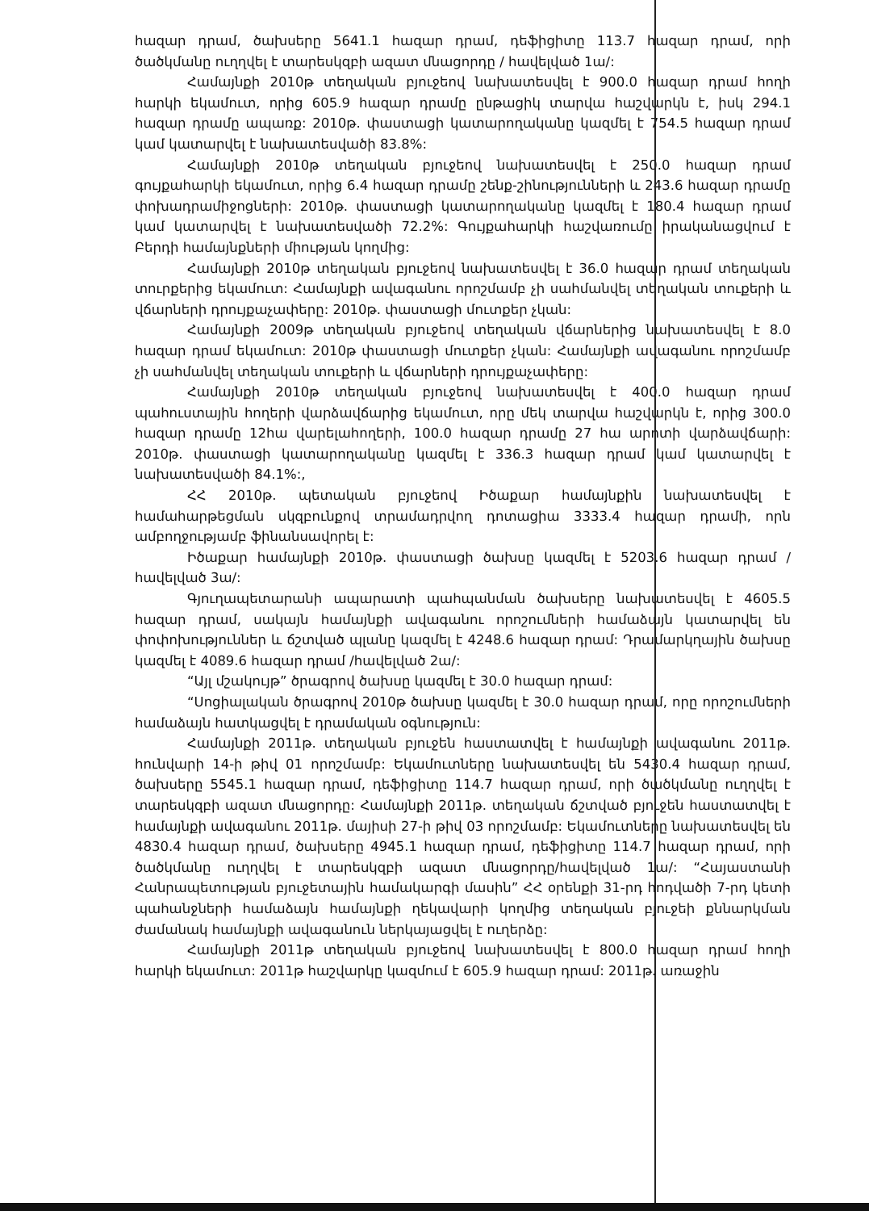հազար դրամ, ծախսերը 5641.1 հազար դրամ, դեֆիցիտը 113.7 հազար դրամ, որի ծածկմանը ուղղվել է տարեսկզբի ազատ մնացորդը / հավելված 1ա/:
Համայնքի 2010թ տեղական բյուջեով նախատեսվել է 900.0 հազար դրամ հողի հարկի եկամուտ, որից 605.9 հազար դրամը ընթացիկ տարվա հաշվարկն է, իսկ 294.1 հազար դրամը ապառք: 2010թ. փաստացի կատարողականը կազմել է 754.5 հազար դրամ կամ կատարվել է նախատեսվածի 83.8%:
Համայնքի 2010թ տեղական բյուջեով նախատեսվել է 250.0 հազար դրամ գույքահարկի եկամուտ, որից 6.4 հազար դրամը շենք-շինությունների և 243.6 հազար դրամը փոխադրամիջոցների: 2010թ. փաստացի կատարողականը կազմել է 180.4 հազար դրամ կամ կատարվել է նախատեսվածի 72.2%: Գույքահարկի հաշվառումը իրականացվում է Բերդի համայնքների միության կողմից:
Համայնքի 2010թ տեղական բյուջեով նախատեսվել է 36.0 հազար դրամ տեղական տուրքերից եկամուտ: Համայնքի ավագանու որոշմամբ չի սահմանվել տեղական տուքերի և վճարների դրույքաչափերը: 2010թ. փաստացի մուտքեր չկան:
Համայնքի 2009թ տեղական բյուջեով տեղական վճարներից նախատեսվել է 8.0 հազար դրամ եկամուտ: 2010թ փաստացի մուտքեր չկան: Համայնքի ավագանու որոշմամբ չի սահմանվել տեղական տուքերի և վճարների դրույքաչափերը:
Համայնքի 2010թ տեղական բյուջեով նախատեսվել է 400.0 հազար դրամ պահուստային հողերի վարձավճարից եկամուտ, որը մեկ տարվա հաշվարկն է, որից 300.0 հազար դրամը 12հա վարելահողերի, 100.0 հազար դրամը 27 հա արոտի վարձավճարի: 2010թ. փաստացի կատարողականը կազմել է 336.3 հազար դրամ կամ կատարվել է նախատեսվածի 84.1%:,
ՀՀ 2010թ. պետական բյուջեով Իծաքար համայնքին նախատեսվել է համահարթեցման սկզբունքով տրամադրվող դոտացիա 3333.4 հազար դրամի, որն ամբողջությամբ ֆինանսավորել է:
Իծաքար համայնքի 2010թ. փաստացի ծախսը կազմել է 5203.6 հազար դրամ /հավելված 3ա/:
Գյուղապետարանի ապարատի պահպանման ծախսերը նախատեսվել է 4605.5 հազար դրամ, սակայն համայնքի ավագանու որոշումների համաձայն կատարվել են փոփոխություններ և ճշտված պլանը կազմել է 4248.6 հազար դրամ: Դրամարկղային ծախսը կազմել է 4089.6 հազար դրամ /հավելված 2ա/:
“Այլ մշակույթ” ծրագրով ծախսը կազմել է 30.0 հազար դրամ:
“Սոցիալական ծրագրով 2010թ ծախսը կազմել է 30.0 հազար դրամ, որը որոշումների համաձայն հատկացվել է դրամական օգնություն:
Համայնքի 2011թ. տեղական բյուջեն հաստատվել է համայնքի ավագանու 2011թ. հունվարի 14-ի թիվ 01 որոշմամբ: Եկամուտները նախատեսվել են 5430.4 հազար դրամ, ծախսերը 5545.1 հազար դրամ, դեֆիցիտը 114.7 հազար դրամ, որի ծածկմանը ուղղվել է տարեսկզբի ազատ մնացորդը: Համայնքի 2011թ. տեղական ճշտված բյուջեն հաստատվել է համայնքի ավագանու 2011թ. մայիսի 27-ի թիվ 03 որոշմամբ: Եկամուտները նախատեսվել են 4830.4 հազար դրամ, ծախսերը 4945.1 հազար դրամ, դեֆիցիտը 114.7 հազար դրամ, որի ծածկմանը ուղղվել է տարեսկզբի ազատ մնացորդը/հավելված 1ա/: “Հայաստանի Հանրապետության բյուջետային համակարգի մասին” ՀՀ օրենքի 31-րդ հոդվածի 7-րդ կետի պահանջների համաձայն համայնքի ղեկավարի կողմից տեղական բյուջեի քննարկման ժամանակ համայնքի ավագանուն ներկայացվել է ուղերձը:
Համայնքի 2011թ տեղական բյուջեով նախատեսվել է 800.0 հազար դրամ հողի հարկի եկամուտ: 2011թ հաշվարկը կազմում է 605.9 հազար դրամ: 2011թ. առաջին